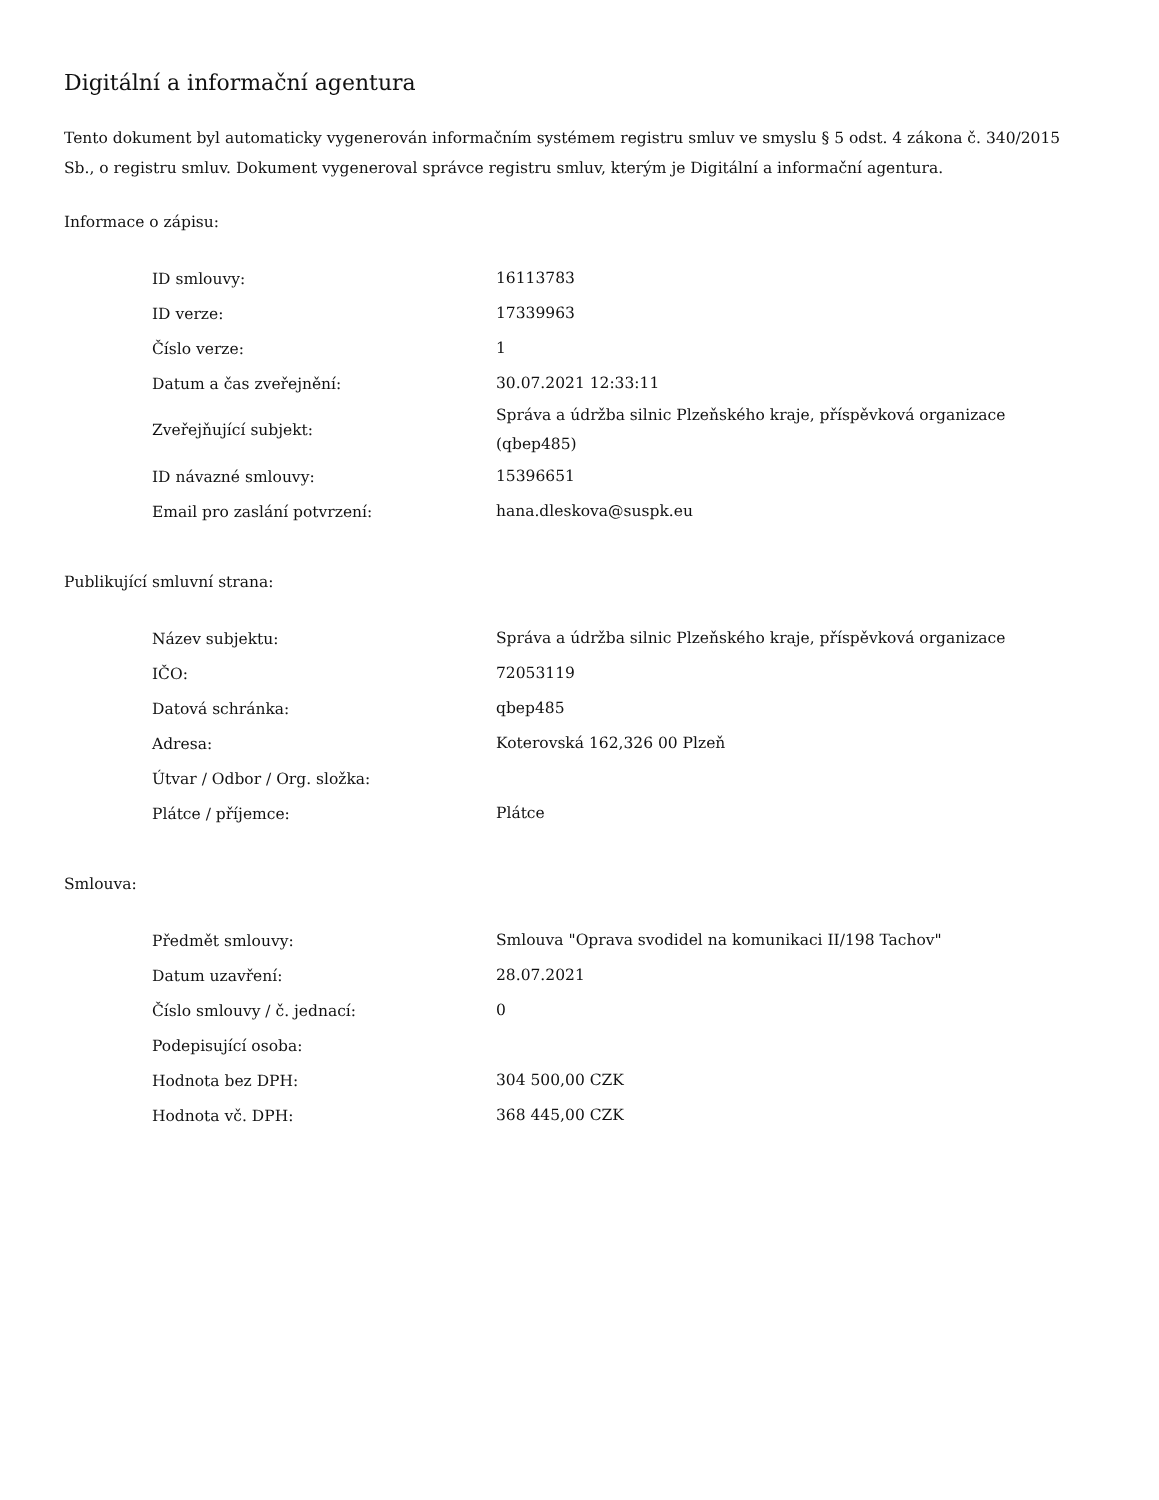Digitální a informační agentura
Tento dokument byl automaticky vygenerován informačním systémem registru smluv ve smyslu § 5 odst. 4 zákona č. 340/2015 Sb., o registru smluv. Dokument vygeneroval správce registru smluv, kterým je Digitální a informační agentura.
Informace o zápisu:
| ID smlouvy: | 16113783 |
| ID verze: | 17339963 |
| Číslo verze: | 1 |
| Datum a čas zveřejnění: | 30.07.2021 12:33:11 |
| Zveřejňující subjekt: | Správa a údržba silnic Plzeňského kraje, příspěvková organizace (qbep485) |
| ID návazné smlouvy: | 15396651 |
| Email pro zaslání potvrzení: | hana.dleskova@suspk.eu |
Publikující smluvní strana:
| Název subjektu: | Správa a údržba silnic Plzeňského kraje, příspěvková organizace |
| IČO: | 72053119 |
| Datová schránka: | qbep485 |
| Adresa: | Koterovská 162,326 00 Plzeň |
| Útvar / Odbor / Org. složka: | |
| Plátce / příjemce: | Plátce |
Smlouva:
| Předmět smlouvy: | Smlouva "Oprava svodidel na komunikaci II/198 Tachov" |
| Datum uzavření: | 28.07.2021 |
| Číslo smlouvy / č. jednací: | 0 |
| Podepisující osoba: | |
| Hodnota bez DPH: | 304 500,00 CZK |
| Hodnota vč. DPH: | 368 445,00 CZK |